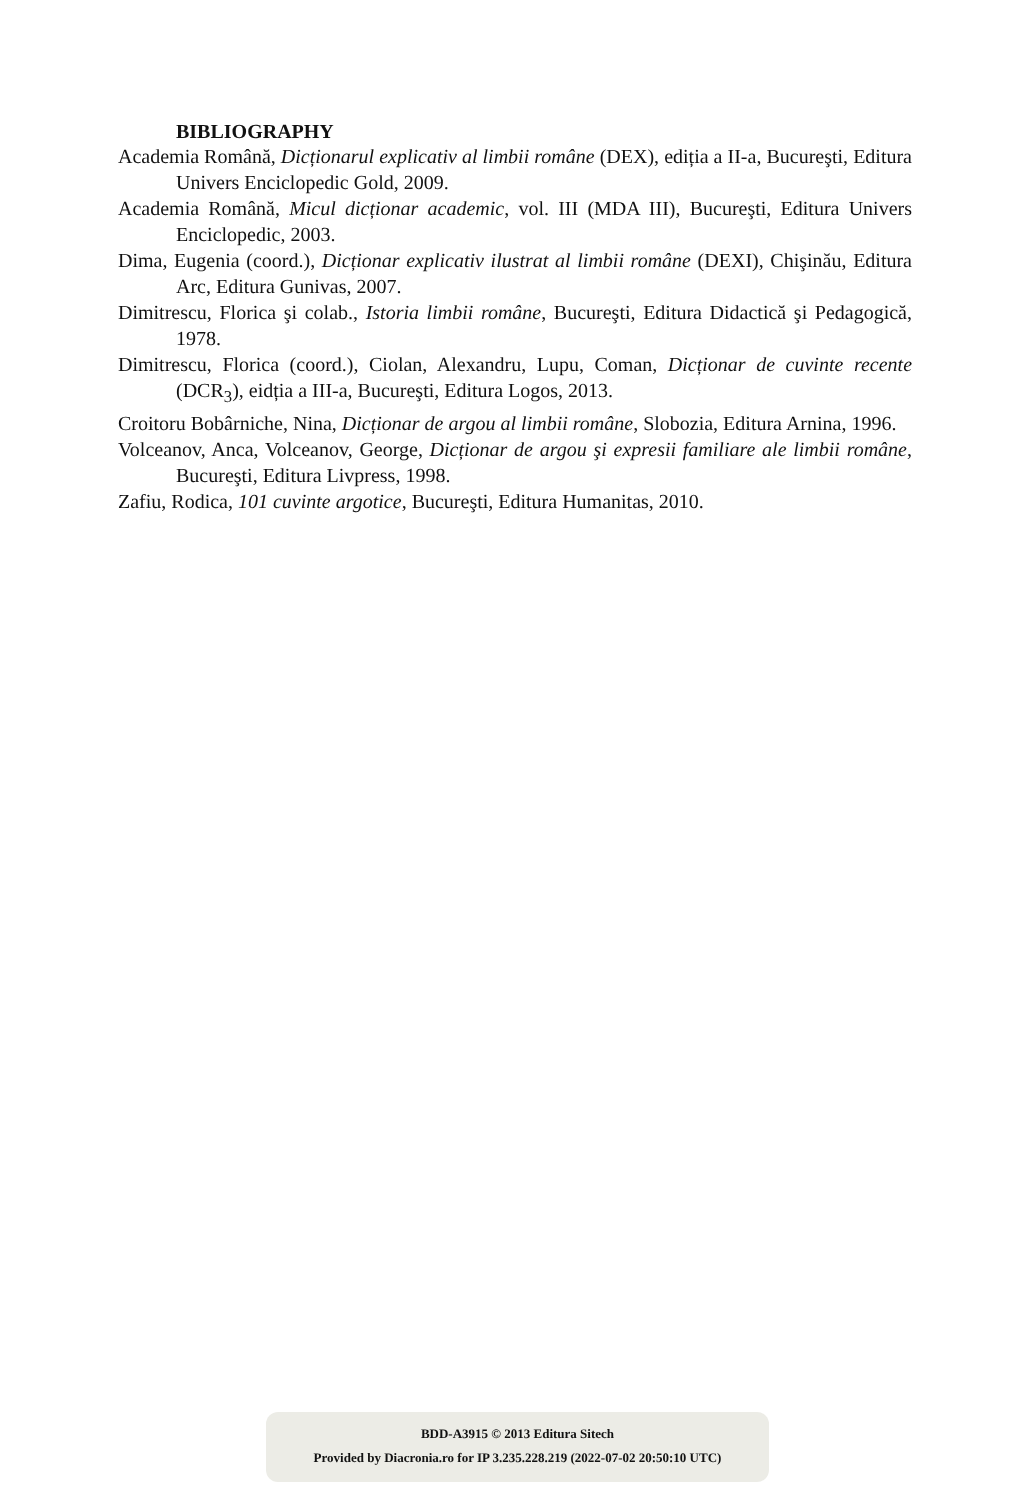BIBLIOGRAPHY
Academia Română, Dicționarul explicativ al limbii române (DEX), ediția a II-a, Bucureşti, Editura Univers Enciclopedic Gold, 2009.
Academia Română, Micul dicționar academic, vol. III (MDA III), Bucureşti, Editura Univers Enciclopedic, 2003.
Dima, Eugenia (coord.), Dicționar explicativ ilustrat al limbii române (DEXI), Chişinău, Editura Arc, Editura Gunivas, 2007.
Dimitrescu, Florica şi colab., Istoria limbii române, Bucureşti, Editura Didactică şi Pedagogică, 1978.
Dimitrescu, Florica (coord.), Ciolan, Alexandru, Lupu, Coman, Dicționar de cuvinte recente (DCR<sub>3</sub>), eidția a III-a, Bucureşti, Editura Logos, 2013.
Croitoru Bobârniche, Nina, Dicționar de argou al limbii române, Slobozia, Editura Arnina, 1996.
Volceanov, Anca, Volceanov, George, Dicționar de argou şi expresii familiare ale limbii române, Bucureşti, Editura Livpress, 1998.
Zafiu, Rodica, 101 cuvinte argotice, Bucureşti, Editura Humanitas, 2010.
BDD-A3915 © 2013 Editura Sitech
Provided by Diacronia.ro for IP 3.235.228.219 (2022-07-02 20:50:10 UTC)